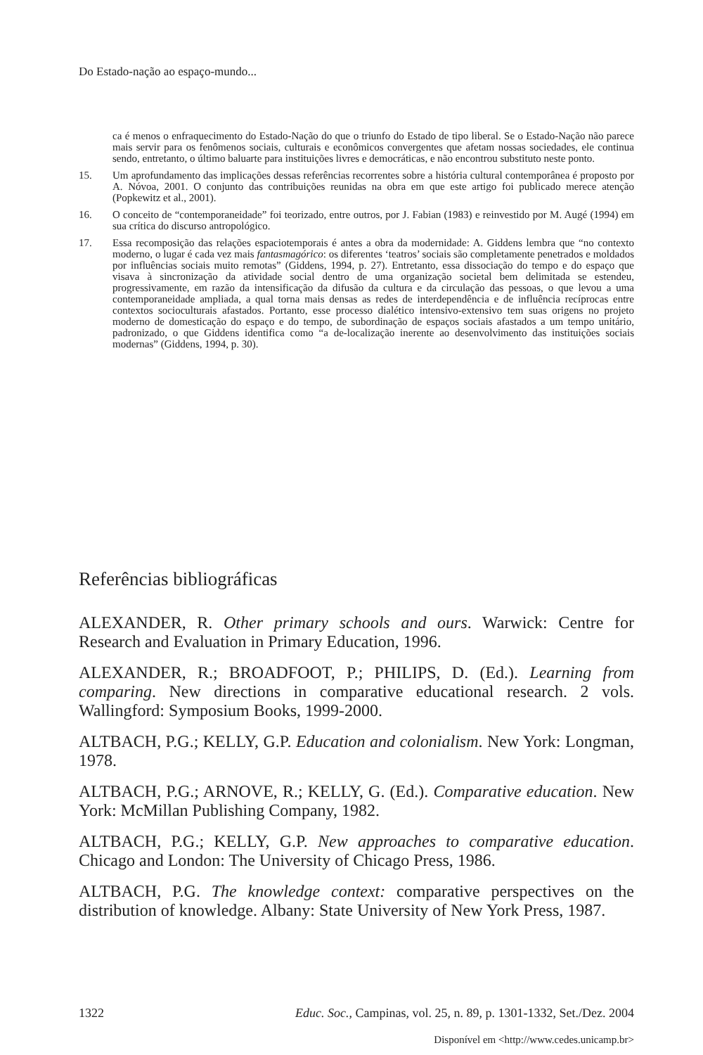Do Estado-nação ao espaço-mundo...
ca é menos o enfraquecimento do Estado-Nação do que o triunfo do Estado de tipo liberal. Se o Estado-Nação não parece mais servir para os fenômenos sociais, culturais e econômicos convergentes que afetam nossas sociedades, ele continua sendo, entretanto, o último baluarte para instituições livres e democráticas, e não encontrou substituto neste ponto.
15. Um aprofundamento das implicações dessas referências recorrentes sobre a história cultural contemporânea é proposto por A. Nóvoa, 2001. O conjunto das contribuições reunidas na obra em que este artigo foi publicado merece atenção (Popkewitz et al., 2001).
16. O conceito de “contemporaneidade” foi teorizado, entre outros, por J. Fabian (1983) e reinvestido por M. Augé (1994) em sua crítica do discurso antropológico.
17. Essa recomposição das relações espaciotemporais é antes a obra da modernidade: A. Giddens lembra que “no contexto moderno, o lugar é cada vez mais fantasmagórico: os diferentes ‘teatros’ sociais são completamente penetrados e moldados por influências sociais muito remotas” (Giddens, 1994, p. 27). Entretanto, essa dissociação do tempo e do espaço que visava à sincronização da atividade social dentro de uma organização societal bem delimitada se estendeu, progressivamente, em razão da intensificação da difusão da cultura e da circulação das pessoas, o que levou a uma contemporaneidade ampliada, a qual torna mais densas as redes de interdependência e de influência recíprocas entre contextos socioculturais afastados. Portanto, esse processo dialético intensivo-extensivo tem suas origens no projeto moderno de domesticação do espaço e do tempo, de subordinação de espaços sociais afastados a um tempo unitário, padronizado, o que Giddens identifica como “a de-localização inerente ao desenvolvimento das instituições sociais modernas” (Giddens, 1994, p. 30).
Referências bibliográficas
ALEXANDER, R. Other primary schools and ours. Warwick: Centre for Research and Evaluation in Primary Education, 1996.
ALEXANDER, R.; BROADFOOT, P.; PHILIPS, D. (Ed.). Learning from comparing. New directions in comparative educational research. 2 vols. Wallingford: Symposium Books, 1999-2000.
ALTBACH, P.G.; KELLY, G.P. Education and colonialism. New York: Longman, 1978.
ALTBACH, P.G.; ARNOVE, R.; KELLY, G. (Ed.). Comparative education. New York: McMillan Publishing Company, 1982.
ALTBACH, P.G.; KELLY, G.P. New approaches to comparative education. Chicago and London: The University of Chicago Press, 1986.
ALTBACH, P.G. The knowledge context: comparative perspectives on the distribution of knowledge. Albany: State University of New York Press, 1987.
1322 Educ. Soc., Campinas, vol. 25, n. 89, p. 1301-1332, Set./Dez. 2004
Disponível em <http://www.cedes.unicamp.br>